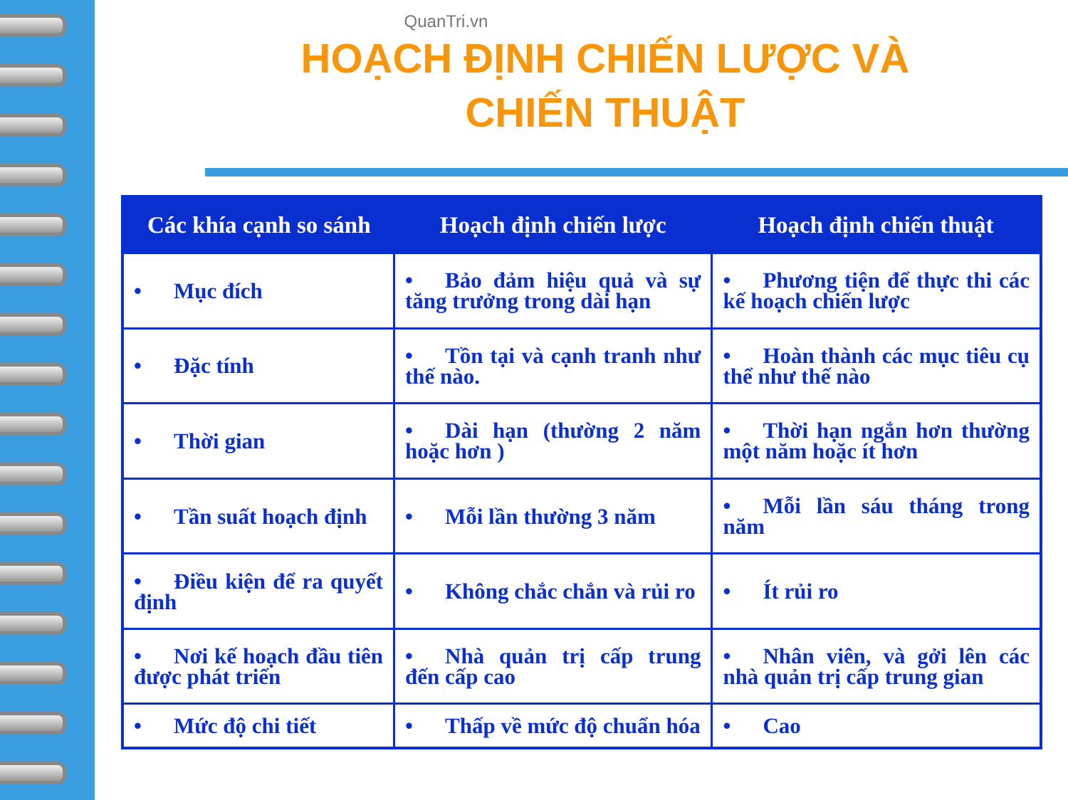QuanTri.vn
HOẠCH ĐỊNH CHIẾN LƯỢC VÀ
CHIẾN THUẬT
| Các khía cạnh so sánh | Hoạch định chiến lược | Hoạch định chiến thuật |
| --- | --- | --- |
| • Mục đích | • Bảo đảm hiệu quả và sự tăng trưởng trong dài hạn | • Phương tiện để thực thi các kế hoạch chiến lược |
| • Đặc tính | • Tồn tại và cạnh tranh như thế nào. | • Hoàn thành các mục tiêu cụ thể như thế nào |
| • Thời gian | • Dài hạn (thường 2 năm hoặc hơn ) | • Thời hạn ngắn hơn thường một năm hoặc ít hơn |
| • Tần suất hoạch định | • Mỗi lần thường 3 năm | • Mỗi lần sáu tháng trong năm |
| • Điều kiện để ra quyết định | • Không chắc chắn và rủi ro | • Ít rủi ro |
| • Nơi kế hoạch đầu tiên được phát triển | • Nhà quản trị cấp trung đến cấp cao | • Nhân viên, và gởi lên các nhà quản trị cấp trung gian |
| • Mức độ chi tiết | • Thấp về mức độ chuẩn hóa | • Cao |